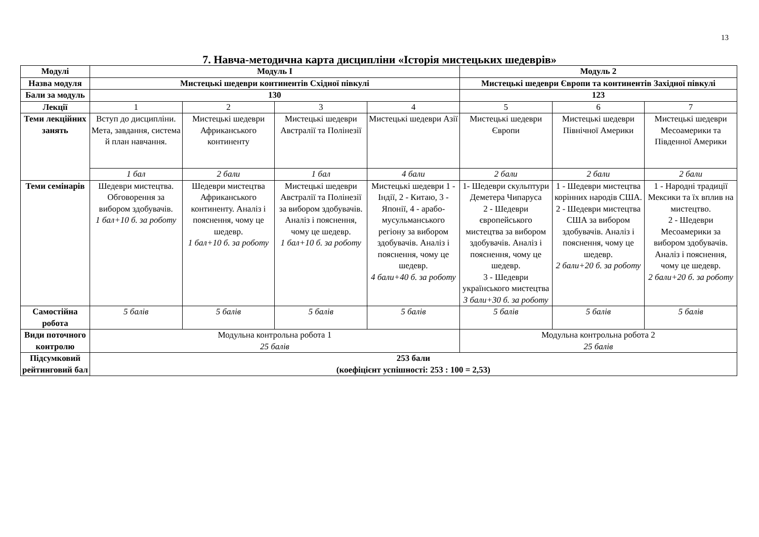13
7. Навча-методична карта дисципліни «Історія мистецьких шедеврів»
| Модулі | Модуль І | | | | Модуль 2 | | |
| Назва модуля | Мистецькі шедеври континентів Східної півкулі | | | | Мистецькі шедеври Європи та континентів Західної півкулі | | |
| Бали за модуль | 130 | | | | 123 | | |
| Лекції | 1 | 2 | 3 | 4 | 5 | 6 | 7 |
| Теми лекційних занять | Вступ до дисципліни. Мета, завдання, система й план навчання. | Мистецькі шедеври Африканського континенту | Мистецькі шедеври Австралії та Полінезії | Мистецькі шедеври Азії | Мистецькі шедеври Європи | Мистецькі шедеври Північної Америки | Мистецькі шедеври Месоамерики та Південної Америки |
| | 1 бал | 2 бали | 1 бал | 4 бали | 2 бали | 2 бали | 2 бали |
| Теми семінарів | Шедеври мистецтва. Обговорення за вибором здобувачів. 1 бал+10 б. за роботу | Шедеври мистецтва Африканського континенту. Аналіз і пояснення, чому це шедевр. 1 бал+10 б. за роботу | Мистецькі шедеври Австралії та Полінезії за вибором здобувачів. Аналіз і пояснення, чому це шедевр. 1 бал+10 б. за роботу | Мистецькі шедеври 1 - Індії, 2 - Китаю, 3 - Японії, 4 - арабо-мусульманського регіону за вибором здобувачів. Аналіз і пояснення, чому це шедевр. 4 бали+40 б. за роботу | 1- Шедеври скульптури Деметера Чипаруса 2 - Шедеври європейського мистецтва за вибором здобувачів. Аналіз і пояснення, чому це шедевр. 3 - Шедеври українського мистецтва 3 бали+30 б. за роботу | 1 - Шедеври мистецтва корінних народів США. 2 - Шедеври мистецтва США за вибором здобувачів. Аналіз і пояснення, чому це шедевр. 2 бали+20 б. за роботу | 1 - Народні традиції Мексики та їх вплив на мистецтво. 2 - Шедеври Месоамерики за вибором здобувачів. Аналіз і пояснення, чому це шедевр. 2 бали+20 б. за роботу |
| Самостійна робота | 5 балів | 5 балів | 5 балів | 5 балів | 5 балів | 5 балів | 5 балів |
| Види поточного контролю | Модульна контрольна робота 1 25 балів | | | | Модульна контрольна робота 2 25 балів | | |
| Підсумковий рейтинговий бал | 253 бали (коефіцієнт успішності: 253 : 100 = 2,53) | | | | | | |